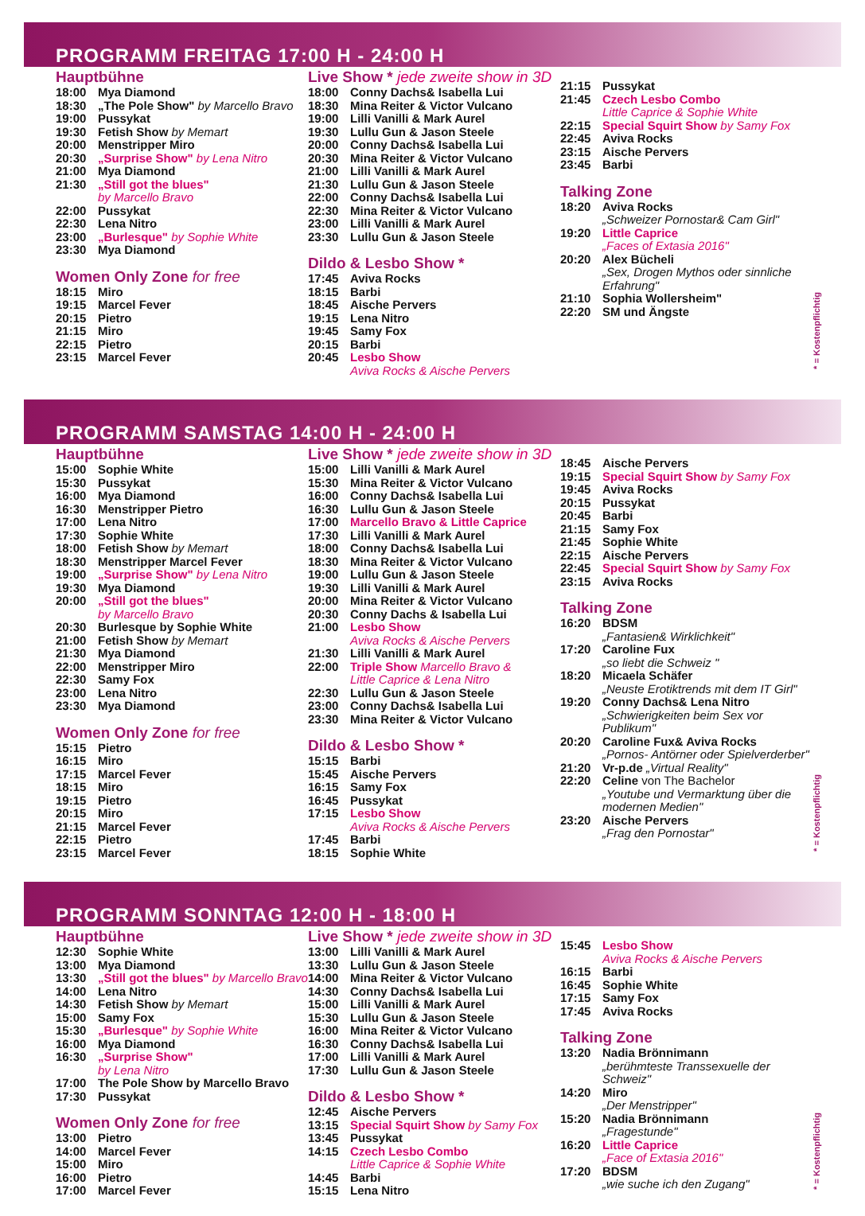PROGRAMM FREITAG 17:00 H - 24:00 H
Hauptbühne
18:00 Mya Diamond
18:30 „The Pole Show" by Marcello Bravo
19:00 Pussykat
19:30 Fetish Show by Memart
20:00 Menstripper Miro
20:30 „Surprise Show" by Lena Nitro
21:00 Mya Diamond
21:30 „Still got the blues"
by Marcello Bravo
22:00 Pussykat
22:30 Lena Nitro
23:00 „Burlesque" by Sophie White
23:30 Mya Diamond
Women Only Zone for free
18:15 Miro
19:15 Marcel Fever
20:15 Pietro
21:15 Miro
22:15 Pietro
23:15 Marcel Fever
Live Show * jede zweite show in 3D
18:00 Conny Dachs& Isabella Lui
18:30 Mina Reiter & Victor Vulcano
19:00 Lilli Vanilli & Mark Aurel
19:30 Lullu Gun & Jason Steele
20:00 Conny Dachs& Isabella Lui
20:30 Mina Reiter & Victor Vulcano
21:00 Lilli Vanilli & Mark Aurel
21:30 Lullu Gun & Jason Steele
22:00 Conny Dachs& Isabella Lui
22:30 Mina Reiter & Victor Vulcano
23:00 Lilli Vanilli & Mark Aurel
23:30 Lullu Gun & Jason Steele
Dildo & Lesbo Show *
17:45 Aviva Rocks
18:15 Barbi
18:45 Aische Pervers
19:15 Lena Nitro
19:45 Samy Fox
20:15 Barbi
20:45 Lesbo Show
Aviva Rocks & Aische Pervers
21:15 Pussykat
21:45 Czech Lesbo Combo
Little Caprice & Sophie White
22:15 Special Squirt Show by Samy Fox
22:45 Aviva Rocks
23:15 Aische Pervers
23:45 Barbi
Talking Zone
18:20 Aviva Rocks
„Schweizer Pornostar& Cam Girl"
19:20 Little Caprice
„Faces of Extasia 2016"
20:20 Alex Bücheli
„Sex, Drogen Mythos oder sinnliche Erfahrung"
21:10 Sophia Wollersheim"
22:20 SM und Ängste
* = Kostenpflichtig
PROGRAMM SAMSTAG 14:00 H - 24:00 H
Hauptbühne
15:00 Sophie White
15:30 Pussykat
16:00 Mya Diamond
16:30 Menstripper Pietro
17:00 Lena Nitro
17:30 Sophie White
18:00 Fetish Show by Memart
18:30 Menstripper Marcel Fever
19:00 „Surprise Show" by Lena Nitro
19:30 Mya Diamond
20:00 „Still got the blues"
by Marcello Bravo
20:30 Burlesque by Sophie White
21:00 Fetish Show by Memart
21:30 Mya Diamond
22:00 Menstripper Miro
22:30 Samy Fox
23:00 Lena Nitro
23:30 Mya Diamond
Women Only Zone for free
15:15 Pietro
16:15 Miro
17:15 Marcel Fever
18:15 Miro
19:15 Pietro
20:15 Miro
21:15 Marcel Fever
22:15 Pietro
23:15 Marcel Fever
Live Show * jede zweite show in 3D
15:00 Lilli Vanilli & Mark Aurel
15:30 Mina Reiter & Victor Vulcano
16:00 Conny Dachs& Isabella Lui
16:30 Lullu Gun & Jason Steele
17:00 Marcello Bravo & Little Caprice
17:30 Lilli Vanilli & Mark Aurel
18:00 Conny Dachs& Isabella Lui
18:30 Mina Reiter & Victor Vulcano
19:00 Lullu Gun & Jason Steele
19:30 Lilli Vanilli & Mark Aurel
20:00 Mina Reiter & Victor Vulcano
20:30 Conny Dachs & Isabella Lui
21:00 Lesbo Show
Aviva Rocks & Aische Pervers
21:30 Lilli Vanilli & Mark Aurel
22:00 Triple Show Marcello Bravo &
Little Caprice & Lena Nitro
22:30 Lullu Gun & Jason Steele
23:00 Conny Dachs& Isabella Lui
23:30 Mina Reiter & Victor Vulcano
Dildo & Lesbo Show *
15:15 Barbi
15:45 Aische Pervers
16:15 Samy Fox
16:45 Pussykat
17:15 Lesbo Show
Aviva Rocks & Aische Pervers
17:45 Barbi
18:15 Sophie White
18:45 Aische Pervers
19:15 Special Squirt Show by Samy Fox
19:45 Aviva Rocks
20:15 Pussykat
20:45 Barbi
21:15 Samy Fox
21:45 Sophie White
22:15 Aische Pervers
22:45 Special Squirt Show by Samy Fox
23:15 Aviva Rocks
Talking Zone
16:20 BDSM
„Fantasien& Wirklichkeit"
17:20 Caroline Fux
„so liebt die Schweiz "
18:20 Micaela Schäfer
„Neuste Erotiktrends mit dem IT Girl"
19:20 Conny Dachs& Lena Nitro
„Schwierigkeiten beim Sex vor Publikum"
20:20 Caroline Fux& Aviva Rocks
„Pornos- Antörner oder Spielverderber"
21:20 Vr-p.de „Virtual Reality"
22:20 Celine von The Bachelor
„Youtube und Vermarktung über die modernen Medien"
23:20 Aische Pervers
„Frag den Pornostar"
* = Kostenpflichtig
PROGRAMM SONNTAG 12:00 H - 18:00 H
Hauptbühne
12:30 Sophie White
13:00 Mya Diamond
13:30 „Still got the blues" by Marcello Bravo
14:00 Lena Nitro
14:30 Fetish Show by Memart
15:00 Samy Fox
15:30 „Burlesque" by Sophie White
16:00 Mya Diamond
16:30 „Surprise Show"
by Lena Nitro
17:00 The Pole Show by Marcello Bravo
17:30 Pussykat
Women Only Zone for free
13:00 Pietro
14:00 Marcel Fever
15:00 Miro
16:00 Pietro
17:00 Marcel Fever
Live Show * jede zweite show in 3D
13:00 Lilli Vanilli & Mark Aurel
13:30 Lullu Gun & Jason Steele
14:00 Mina Reiter & Victor Vulcano
14:30 Conny Dachs& Isabella Lui
15:00 Lilli Vanilli & Mark Aurel
15:30 Lullu Gun & Jason Steele
16:00 Mina Reiter & Victor Vulcano
16:30 Conny Dachs& Isabella Lui
17:00 Lilli Vanilli & Mark Aurel
17:30 Lullu Gun & Jason Steele
Dildo & Lesbo Show *
12:45 Aische Pervers
13:15 Special Squirt Show by Samy Fox
13:45 Pussykat
14:15 Czech Lesbo Combo
Little Caprice & Sophie White
14:45 Barbi
15:15 Lena Nitro
15:45 Lesbo Show
Aviva Rocks & Aische Pervers
16:15 Barbi
16:45 Sophie White
17:15 Samy Fox
17:45 Aviva Rocks
Talking Zone
13:20 Nadia Brönnimann
„berühmteste Transsexuelle der Schweiz"
14:20 Miro
„Der Menstripper"
15:20 Nadia Brönnimann
„Fragestunde"
16:20 Little Caprice
„Face of Extasia 2016"
17:20 BDSM
„wie suche ich den Zugang"
* = Kostenpflichtig